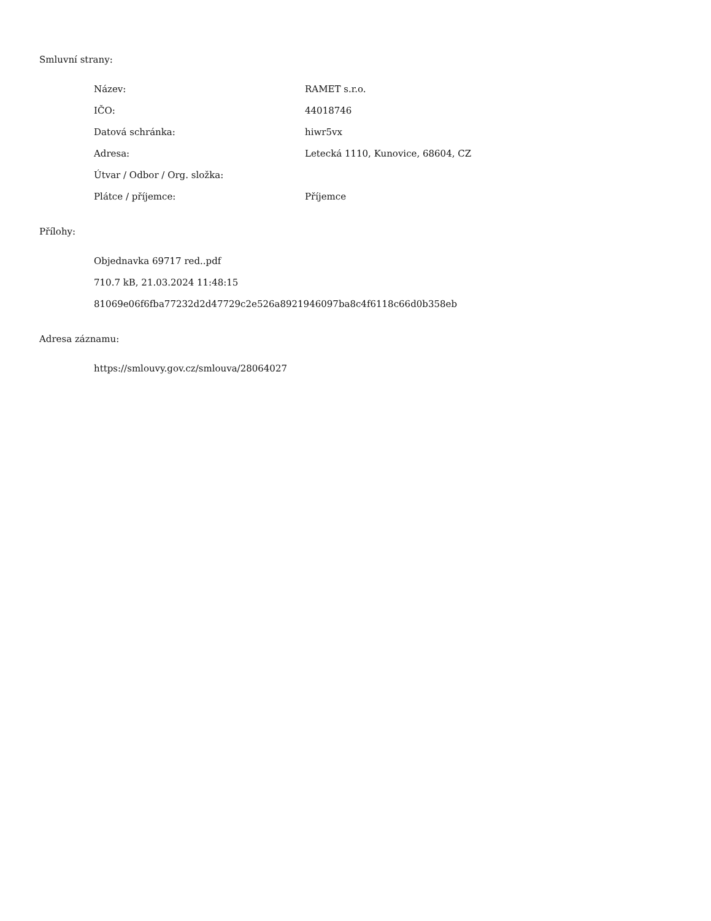Smluvní strany:
| Název: | RAMET s.r.o. |
| IČO: | 44018746 |
| Datová schránka: | hiwr5vx |
| Adresa: | Letecká 1110, Kunovice, 68604, CZ |
| Útvar / Odbor / Org. složka: | |
| Plátce / příjemce: | Příjemce |
Přílohy:
Objednavka 69717 red..pdf
710.7 kB, 21.03.2024 11:48:15
81069e06f6fba77232d2d47729c2e526a8921946097ba8c4f6118c66d0b358eb
Adresa záznamu:
https://smlouvy.gov.cz/smlouva/28064027